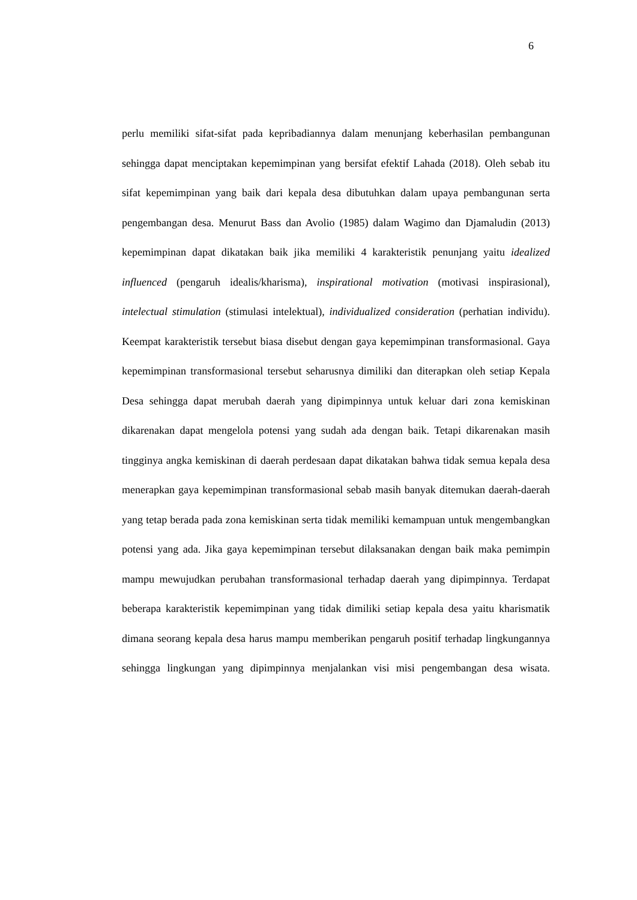6
perlu memiliki sifat-sifat pada kepribadiannya dalam menunjang keberhasilan pembangunan sehingga dapat menciptakan kepemimpinan yang bersifat efektif Lahada (2018). Oleh sebab itu sifat kepemimpinan yang baik dari kepala desa dibutuhkan dalam upaya pembangunan serta pengembangan desa. Menurut Bass dan Avolio (1985) dalam Wagimo dan Djamaludin (2013) kepemimpinan dapat dikatakan baik jika memiliki 4 karakteristik penunjang yaitu idealized influenced (pengaruh idealis/kharisma), inspirational motivation (motivasi inspirasional), intelectual stimulation (stimulasi intelektual), individualized consideration (perhatian individu). Keempat karakteristik tersebut biasa disebut dengan gaya kepemimpinan transformasional. Gaya kepemimpinan transformasional tersebut seharusnya dimiliki dan diterapkan oleh setiap Kepala Desa sehingga dapat merubah daerah yang dipimpinnya untuk keluar dari zona kemiskinan dikarenakan dapat mengelola potensi yang sudah ada dengan baik. Tetapi dikarenakan masih tingginya angka kemiskinan di daerah perdesaan dapat dikatakan bahwa tidak semua kepala desa menerapkan gaya kepemimpinan transformasional sebab masih banyak ditemukan daerah-daerah yang tetap berada pada zona kemiskinan serta tidak memiliki kemampuan untuk mengembangkan potensi yang ada. Jika gaya kepemimpinan tersebut dilaksanakan dengan baik maka pemimpin mampu mewujudkan perubahan transformasional terhadap daerah yang dipimpinnya. Terdapat beberapa karakteristik kepemimpinan yang tidak dimiliki setiap kepala desa yaitu kharismatik dimana seorang kepala desa harus mampu memberikan pengaruh positif terhadap lingkungannya sehingga lingkungan yang dipimpinnya menjalankan visi misi pengembangan desa wisata.